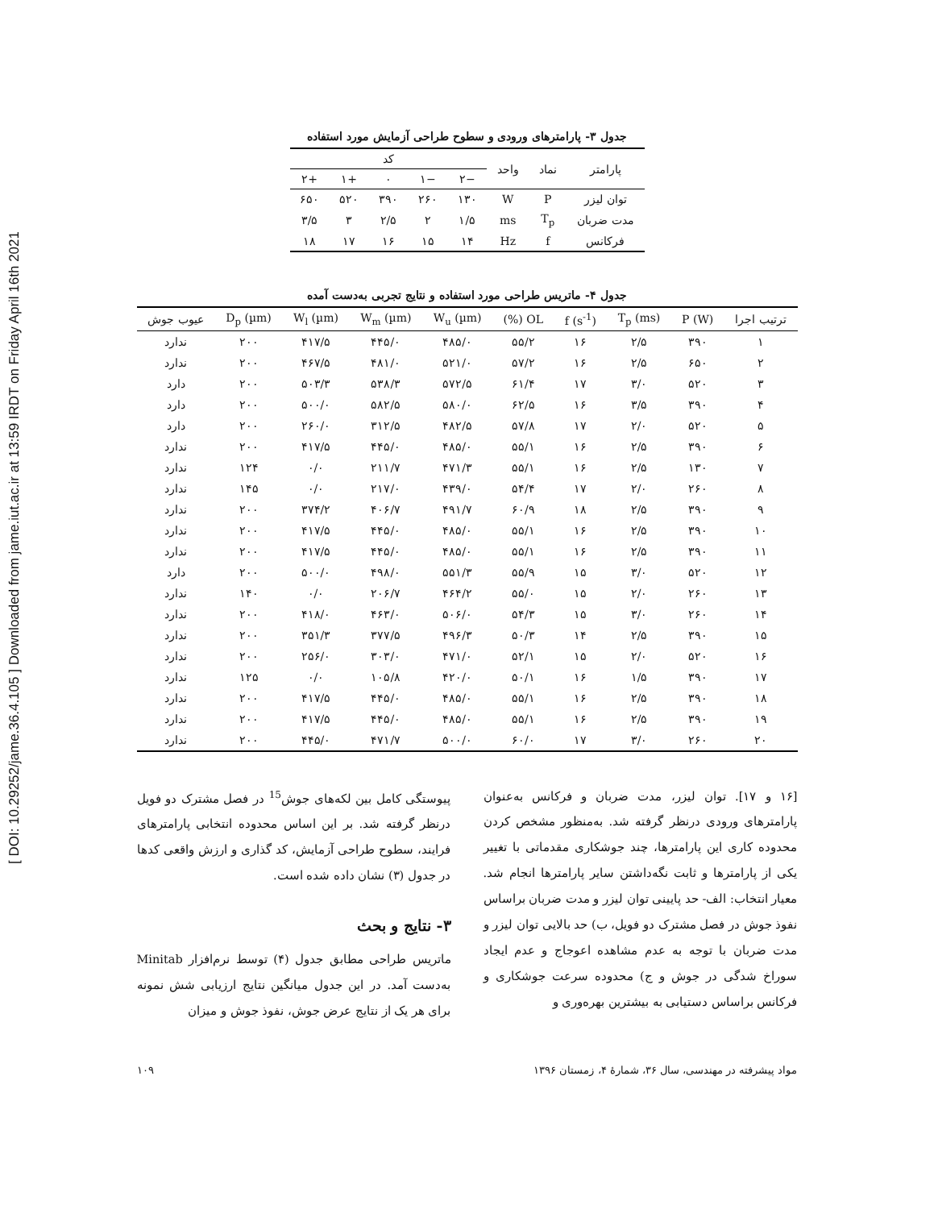[ DOI: 10.29252/jame.36.4.105 ] Downloaded from jame.iut.ac.ir at 13:59 IRDT on Friday April 16th 2021
جدول ۳- پارامترهای ورودی و سطوح طراحی آزمایش مورد استفاده
| پارامتر | نماد | واحد | کد | | | | |
| --- | --- | --- | --- | --- | --- | --- | --- |
| | | | −۲ | −۱ | ۰ | +۱ | +۲ |
| توان لیزر | P | W | ۱۳۰ | ۲۶۰ | ۳۹۰ | ۵۲۰ | ۶۵۰ |
| مدت ضربان | T<sub>p</sub> | ms | ۱/۵ | ۲ | ۲/۵ | ۳ | ۳/۵ |
| فرکانس | f | Hz | ۱۴ | ۱۵ | ۱۶ | ۱۷ | ۱۸ |
جدول ۴- ماتریس طراحی مورد استفاده و نتایج تجربی به‌دست آمده
| ترتیب اجرا | P (W) | T<sub>p</sub> (ms) | f (s<sup>-1</sup>) | OL (%) | W<sub>u</sub> (µm) | W<sub>m</sub> (µm) | W<sub>l</sub> (µm) | D<sub>p</sub> (µm) | عیوب جوش |
| --- | --- | --- | --- | --- | --- | --- | --- | --- | --- |
| ۱ | ۳۹۰ | ۲/۵ | ۱۶ | ۵۵/۲ | ۴۸۵/۰ | ۴۴۵/۰ | ۴۱۷/۵ | ۲۰۰ | ندارد |
| ۲ | ۶۵۰ | ۲/۵ | ۱۶ | ۵۷/۲ | ۵۲۱/۰ | ۴۸۱/۰ | ۴۶۷/۵ | ۲۰۰ | ندارد |
| ۳ | ۵۲۰ | ۳/۰ | ۱۷ | ۶۱/۴ | ۵۷۲/۵ | ۵۳۸/۳ | ۵۰۳/۳ | ۲۰۰ | دارد |
| ۴ | ۳۹۰ | ۳/۵ | ۱۶ | ۶۲/۵ | ۵۸۰/۰ | ۵۸۲/۵ | ۵۰۰/۰ | ۲۰۰ | دارد |
| ۵ | ۵۲۰ | ۲/۰ | ۱۷ | ۵۷/۸ | ۴۸۲/۵ | ۳۱۲/۵ | ۲۶۰/۰ | ۲۰۰ | دارد |
| ۶ | ۳۹۰ | ۲/۵ | ۱۶ | ۵۵/۱ | ۴۸۵/۰ | ۴۴۵/۰ | ۴۱۷/۵ | ۲۰۰ | ندارد |
| ۷ | ۱۳۰ | ۲/۵ | ۱۶ | ۵۵/۱ | ۴۷۱/۳ | ۲۱۱/۷ | ۰/۰ | ۱۲۴ | ندارد |
| ۸ | ۲۶۰ | ۲/۰ | ۱۷ | ۵۴/۴ | ۴۳۹/۰ | ۲۱۷/۰ | ۰/۰ | ۱۴۵ | ندارد |
| ۹ | ۳۹۰ | ۲/۵ | ۱۸ | ۶۰/۹ | ۴۹۱/۷ | ۴۰۶/۷ | ۳۷۴/۲ | ۲۰۰ | ندارد |
| ۱۰ | ۳۹۰ | ۲/۵ | ۱۶ | ۵۵/۱ | ۴۸۵/۰ | ۴۴۵/۰ | ۴۱۷/۵ | ۲۰۰ | ندارد |
| ۱۱ | ۳۹۰ | ۲/۵ | ۱۶ | ۵۵/۱ | ۴۸۵/۰ | ۴۴۵/۰ | ۴۱۷/۵ | ۲۰۰ | ندارد |
| ۱۲ | ۵۲۰ | ۳/۰ | ۱۵ | ۵۵/۹ | ۵۵۱/۳ | ۴۹۸/۰ | ۵۰۰/۰ | ۲۰۰ | دارد |
| ۱۳ | ۲۶۰ | ۲/۰ | ۱۵ | ۵۵/۰ | ۴۶۴/۲ | ۲۰۶/۷ | ۰/۰ | ۱۴۰ | ندارد |
| ۱۴ | ۲۶۰ | ۳/۰ | ۱۵ | ۵۴/۳ | ۵۰۶/۰ | ۴۶۳/۰ | ۴۱۸/۰ | ۲۰۰ | ندارد |
| ۱۵ | ۳۹۰ | ۲/۵ | ۱۴ | ۵۰/۳ | ۴۹۶/۳ | ۳۷۷/۵ | ۳۵۱/۳ | ۲۰۰ | ندارد |
| ۱۶ | ۵۲۰ | ۲/۰ | ۱۵ | ۵۲/۱ | ۴۷۱/۰ | ۳۰۳/۰ | ۲۵۶/۰ | ۲۰۰ | ندارد |
| ۱۷ | ۳۹۰ | ۱/۵ | ۱۶ | ۵۰/۱ | ۴۲۰/۰ | ۱۰۵/۸ | ۰/۰ | ۱۲۵ | ندارد |
| ۱۸ | ۳۹۰ | ۲/۵ | ۱۶ | ۵۵/۱ | ۴۸۵/۰ | ۴۴۵/۰ | ۴۱۷/۵ | ۲۰۰ | ندارد |
| ۱۹ | ۳۹۰ | ۲/۵ | ۱۶ | ۵۵/۱ | ۴۸۵/۰ | ۴۴۵/۰ | ۴۱۷/۵ | ۲۰۰ | ندارد |
| ۲۰ | ۲۶۰ | ۳/۰ | ۱۷ | ۶۰/۰ | ۵۰۰/۰ | ۴۷۱/۷ | ۴۴۵/۰ | ۲۰۰ | ندارد |
[۱۶ و ۱۷]. توان لیزر، مدت ضربان و فرکانس به‌عنوان پارامترهای ورودی درنظر گرفته شد. به‌منظور مشخص کردن محدوده کاری این پارامترها، چند جوشکاری مقدماتی با تغییر یکی از پارامترها و ثابت نگه‌داشتن سایر پارامترها انجام شد. معیار انتخاب: الف- حد پایینی توان لیزر و مدت ضربان براساس نفوذ جوش در فصل مشترک دو فویل، ب) حد بالایی توان لیزر و مدت ضربان با توجه به عدم مشاهده اعوجاج و عدم ایجاد سوراخ شدگی در جوش و ج) محدوده سرعت جوشکاری و فرکانس براساس دستیابی به بیشترین بهره‌وری و
پیوستگی کامل بین لکه‌های جوش<sup>15</sup> در فصل مشترک دو فویل درنظر گرفته شد. بر این اساس محدوده انتخابی پارامترهای فرایند، سطوح طراحی آزمایش، کد گذاری و ارزش واقعی کدها در جدول (۳) نشان داده شده است.
۳- نتایج و بحث
ماتریس طراحی مطابق جدول (۴) توسط نرم‌افزار Minitab به‌دست آمد. در این جدول میانگین نتایج ارزیابی شش نمونه برای هر یک از نتایج عرض جوش، نفوذ جوش و میزان
مواد پیشرفته در مهندسی، سال ۳۶، شمارهٔ ۴، زمستان ۱۳۹۶ ۱۰۹